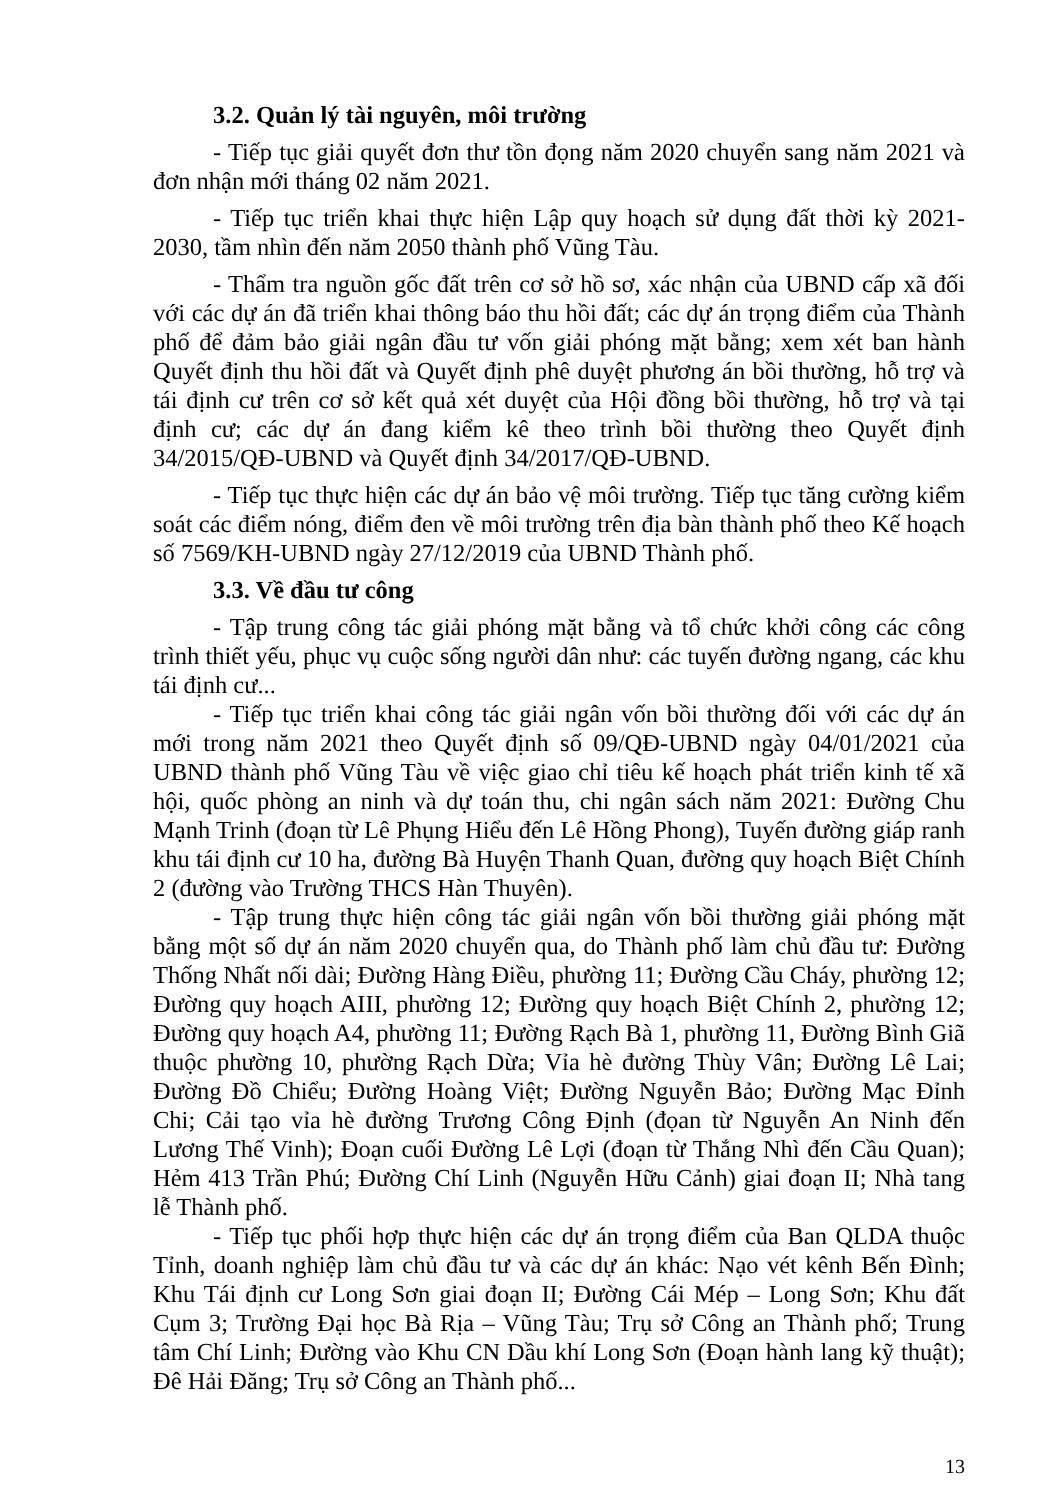3.2. Quản lý tài nguyên, môi trường
- Tiếp tục giải quyết đơn thư tồn đọng năm 2020 chuyển sang năm 2021 và đơn nhận mới tháng 02 năm 2021.
- Tiếp tục triển khai thực hiện Lập quy hoạch sử dụng đất thời kỳ 2021-2030, tầm nhìn đến năm 2050 thành phố Vũng Tàu.
- Thẩm tra nguồn gốc đất trên cơ sở hồ sơ, xác nhận của UBND cấp xã đối với các dự án đã triển khai thông báo thu hồi đất; các dự án trọng điểm của Thành phố để đảm bảo giải ngân đầu tư vốn giải phóng mặt bằng; xem xét ban hành Quyết định thu hồi đất và Quyết định phê duyệt phương án bồi thường, hỗ trợ và tái định cư trên cơ sở kết quả xét duyệt của Hội đồng bồi thường, hỗ trợ và tại định cư; các dự án đang kiểm kê theo trình bồi thường theo Quyết định 34/2015/QĐ-UBND và Quyết định 34/2017/QĐ-UBND.
- Tiếp tục thực hiện các dự án bảo vệ môi trường. Tiếp tục tăng cường kiểm soát các điểm nóng, điểm đen về môi trường trên địa bàn thành phố theo Kế hoạch số 7569/KH-UBND ngày 27/12/2019 của UBND Thành phố.
3.3. Về đầu tư công
- Tập trung công tác giải phóng mặt bằng và tổ chức khởi công các công trình thiết yếu, phục vụ cuộc sống người dân như: các tuyến đường ngang, các khu tái định cư...
- Tiếp tục triển khai công tác giải ngân vốn bồi thường đối với các dự án mới trong năm 2021 theo Quyết định số 09/QĐ-UBND ngày 04/01/2021 của UBND thành phố Vũng Tàu về việc giao chỉ tiêu kế hoạch phát triển kinh tế xã hội, quốc phòng an ninh và dự toán thu, chi ngân sách năm 2021: Đường Chu Mạnh Trinh (đoạn từ Lê Phụng Hiểu đến Lê Hồng Phong), Tuyến đường giáp ranh khu tái định cư 10 ha, đường Bà Huyện Thanh Quan, đường quy hoạch Biệt Chính 2 (đường vào Trường THCS Hàn Thuyên).
- Tập trung thực hiện công tác giải ngân vốn bồi thường giải phóng mặt bằng một số dự án năm 2020 chuyển qua, do Thành phố làm chủ đầu tư: Đường Thống Nhất nối dài; Đường Hàng Điều, phường 11; Đường Cầu Cháy, phường 12; Đường quy hoạch AIII, phường 12; Đường quy hoạch Biệt Chính 2, phường 12; Đường quy hoạch A4, phường 11; Đường Rạch Bà 1, phường 11, Đường Bình Giã thuộc phường 10, phường Rạch Dừa; Vỉa hè đường Thùy Vân; Đường Lê Lai; Đường Đồ Chiểu; Đường Hoàng Việt; Đường Nguyễn Bảo; Đường Mạc Đỉnh Chi; Cải tạo vỉa hè đường Trương Công Định (đọan từ Nguyễn An Ninh đến Lương Thế Vinh); Đoạn cuối Đường Lê Lợi (đoạn từ Thắng Nhì đến Cầu Quan); Hẻm 413 Trần Phú; Đường Chí Linh (Nguyễn Hữu Cảnh) giai đoạn II; Nhà tang lễ Thành phố.
- Tiếp tục phối hợp thực hiện các dự án trọng điểm của Ban QLDA thuộc Tỉnh, doanh nghiệp làm chủ đầu tư và các dự án khác: Nạo vét kênh Bến Đình; Khu Tái định cư Long Sơn giai đoạn II; Đường Cái Mép – Long Sơn; Khu đất Cụm 3; Trường Đại học Bà Rịa – Vũng Tàu; Trụ sở Công an Thành phố; Trung tâm Chí Linh; Đường vào Khu CN Dầu khí Long Sơn (Đoạn hành lang kỹ thuật); Đê Hải Đăng; Trụ sở Công an Thành phố...
13